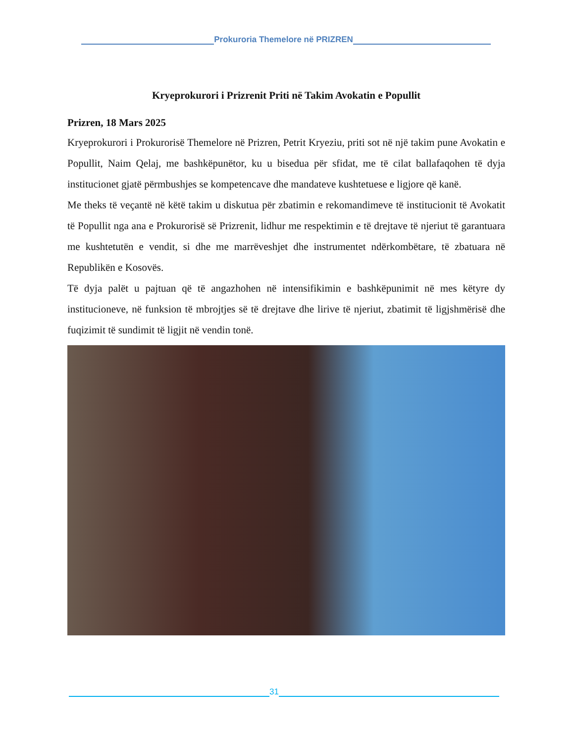Prokuroria Themelore në PRIZREN
Kryeprokurori i Prizrenit Priti në Takim Avokatin e Popullit
Prizren, 18 Mars 2025
Kryeprokurori i Prokurorisë Themelore në Prizren, Petrit Kryeziu, priti sot në një takim pune Avokatin e Popullit, Naim Qelaj, me bashkëpunëtor, ku u bisedua për sfidat, me të cilat ballafaqohen të dyja institucionet gjatë përmbushjes se kompetencave dhe mandateve kushtetuese e ligjore që kanë.
Me theks të veçantë në këtë takim u diskutua për zbatimin e rekomandimeve të institucionit të Avokatit të Popullit nga ana e Prokurorisë së Prizrenit, lidhur me respektimin e të drejtave të njeriut të garantuara me kushtetutën e vendit, si dhe me marrëveshjet dhe instrumentet ndërkombëtare, të zbatuara në Republikën e Kosovës.
Të dyja palët u pajtuan që të angazhohen në intensifikimin e bashkëpunimit në mes këtyre dy institucioneve, në funksion të mbrojtjes së të drejtave dhe lirive të njeriut, zbatimit të ligjshmërisë dhe fuqizimit të sundimit të ligjit në vendin tonë.
31